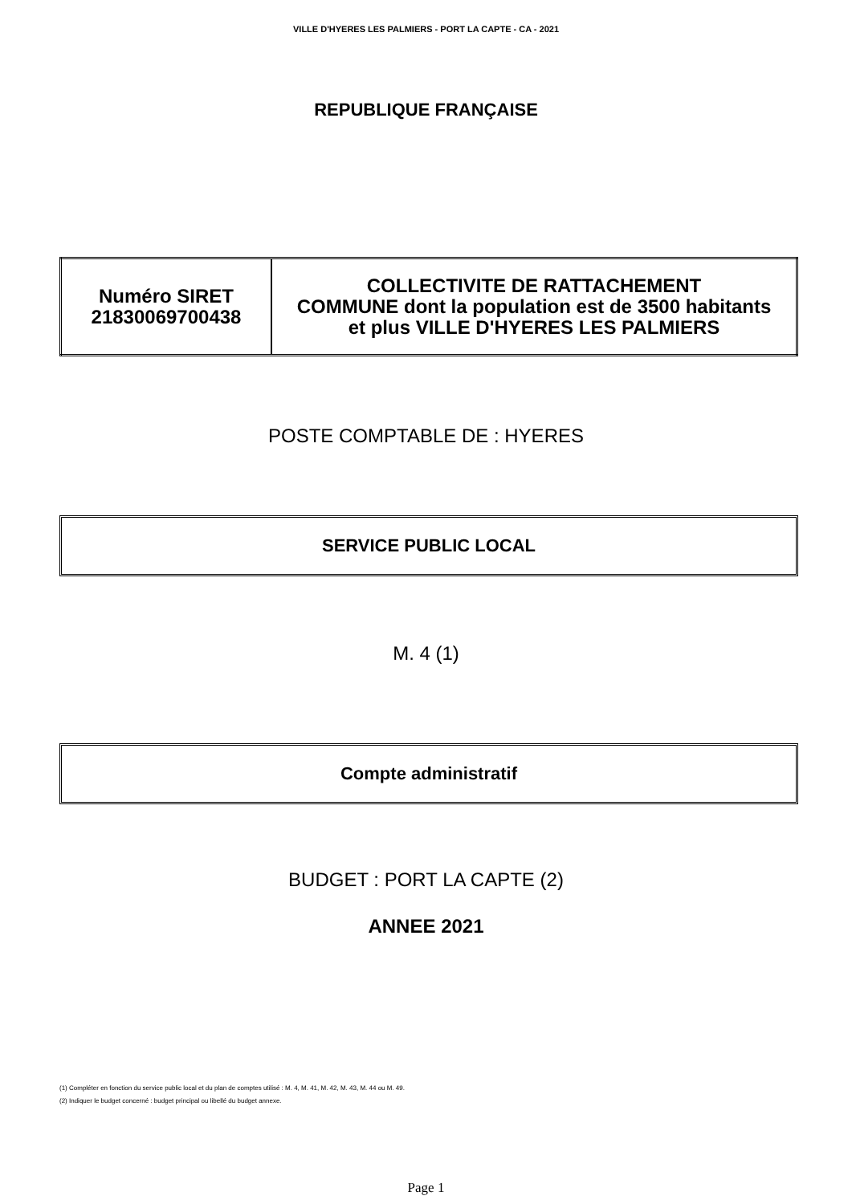VILLE D'HYERES LES PALMIERS - PORT LA CAPTE - CA - 2021
REPUBLIQUE FRANÇAISE
| Numéro SIRET 21830069700438 | COLLECTIVITE DE RATTACHEMENT COMMUNE dont la population est de 3500 habitants et plus VILLE D'HYERES LES PALMIERS |
POSTE COMPTABLE DE : HYERES
SERVICE PUBLIC LOCAL
M. 4 (1)
Compte administratif
BUDGET : PORT LA CAPTE (2)
ANNEE 2021
(1) Compléter en fonction du service public local et du plan de comptes utilisé : M. 4, M. 41, M. 42, M. 43, M. 44 ou M. 49.
(2) Indiquer le budget concerné : budget principal ou libellé du budget annexe.
Page 1